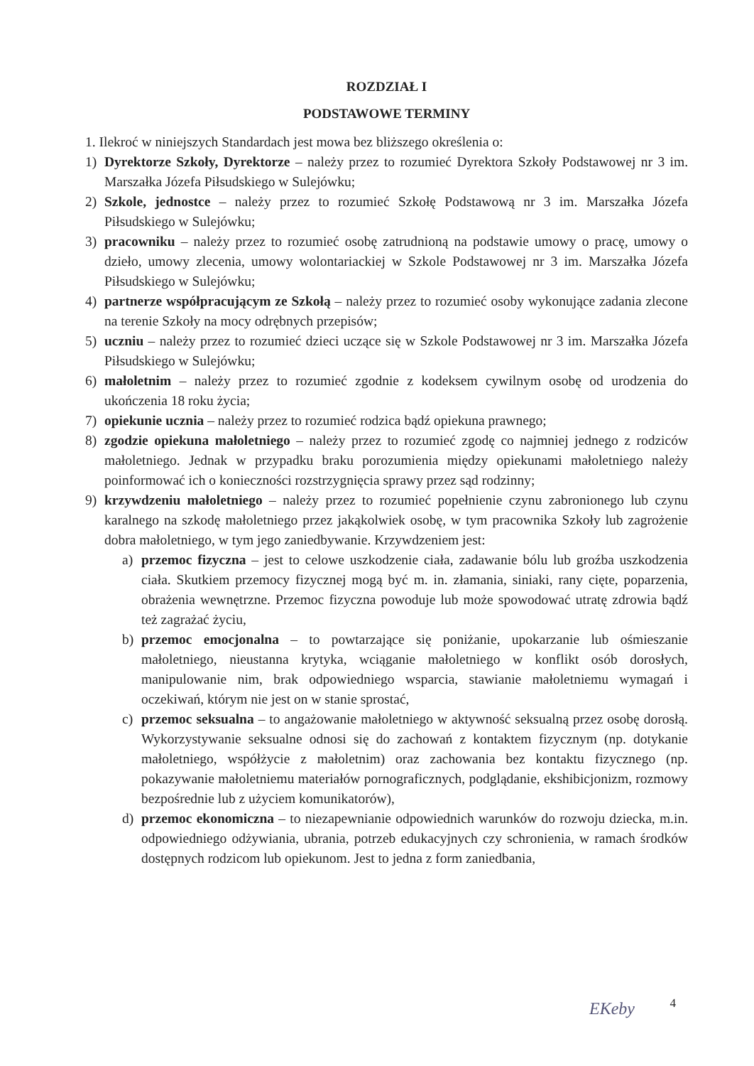ROZDZIAŁ I
PODSTAWOWE TERMINY
1. Ilekroć w niniejszych Standardach jest mowa bez bliższego określenia o:
1) Dyrektorze Szkoły, Dyrektorze – należy przez to rozumieć Dyrektora Szkoły Podstawowej nr 3 im. Marszałka Józefa Piłsudskiego w Sulejówku;
2) Szkole, jednostce – należy przez to rozumieć Szkołę Podstawową nr 3 im. Marszałka Józefa Piłsudskiego w Sulejówku;
3) pracowniku – należy przez to rozumieć osobę zatrudnioną na podstawie umowy o pracę, umowy o dzieło, umowy zlecenia, umowy wolontariackiej w Szkole Podstawowej nr 3 im. Marszałka Józefa Piłsudskiego w Sulejówku;
4) partnerze współpracującym ze Szkołą – należy przez to rozumieć osoby wykonujące zadania zlecone na terenie Szkoły na mocy odrębnych przepisów;
5) uczniu – należy przez to rozumieć dzieci uczące się w Szkole Podstawowej nr 3 im. Marszałka Józefa Piłsudskiego w Sulejówku;
6) małoletnim – należy przez to rozumieć zgodnie z kodeksem cywilnym osobę od urodzenia do ukończenia 18 roku życia;
7) opiekunie ucznia – należy przez to rozumieć rodzica bądź opiekuna prawnego;
8) zgodzie opiekuna małoletniego – należy przez to rozumieć zgodę co najmniej jednego z rodziców małoletniego. Jednak w przypadku braku porozumienia między opiekunami małoletniego należy poinformować ich o konieczności rozstrzygnięcia sprawy przez sąd rodzinny;
9) krzywdzeniu małoletniego – należy przez to rozumieć popełnienie czynu zabronionego lub czynu karalnego na szkodę małoletniego przez jakąkolwiek osobę, w tym pracownika Szkoły lub zagrożenie dobra małoletniego, w tym jego zaniedbywanie. Krzywdzeniem jest:
a) przemoc fizyczna – jest to celowe uszkodzenie ciała, zadawanie bólu lub groźba uszkodzenia ciała. Skutkiem przemocy fizycznej mogą być m. in. złamania, siniaki, rany cięte, poparzenia, obrażenia wewnętrzne. Przemoc fizyczna powoduje lub może spowodować utratę zdrowia bądź też zagrażać życiu,
b) przemoc emocjonalna – to powtarzające się poniżanie, upokarzanie lub ośmieszanie małoletniego, nieustanna krytyka, wciąganie małoletniego w konflikt osób dorosłych, manipulowanie nim, brak odpowiedniego wsparcia, stawianie małoletniemu wymagań i oczekiwań, którym nie jest on w stanie sprostać,
c) przemoc seksualna – to angażowanie małoletniego w aktywność seksualną przez osobę dorosłą. Wykorzystywanie seksualne odnosi się do zachowań z kontaktem fizycznym (np. dotykanie małoletniego, współżycie z małoletnim) oraz zachowania bez kontaktu fizycznego (np. pokazywanie małoletniemu materiałów pornograficznych, podglądanie, ekshibicjonizm, rozmowy bezpośrednie lub z użyciem komunikatorów),
d) przemoc ekonomiczna – to niezapewnianie odpowiednich warunków do rozwoju dziecka, m.in. odpowiedniego odżywiania, ubrania, potrzeb edukacyjnych czy schronienia, w ramach środków dostępnych rodzicom lub opiekunom. Jest to jedna z form zaniedbania,
EKeby 4